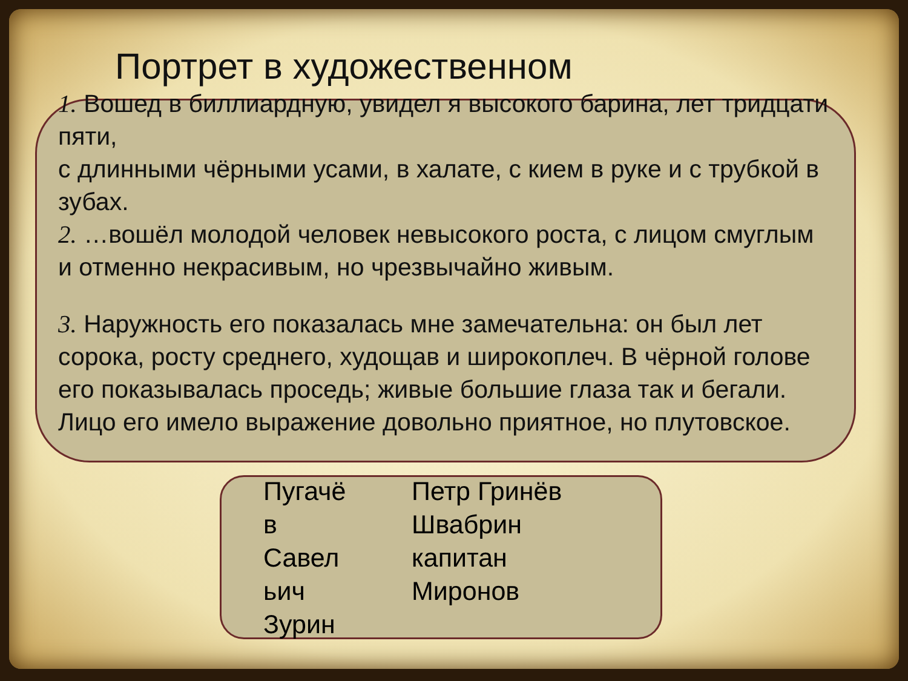Портрет в художественном
1. Вошед в биллиардную, увидел я высокого барина, лет тридцати пяти,
с длинными чёрными усами, в халате, с кием в руке и с трубкой в зубах.
2. …вошёл молодой человек невысокого роста, с лицом смуглым и отменно некрасивым, но чрезвычайно живым.
3. Наружность его показалась мне замечательна: он был лет сорока, росту среднего, худощав и широкоплеч. В чёрной голове его показывалась проседь; живые большие глаза так и бегали. Лицо его имело выражение довольно приятное, но плутовское.
Пугачё
в
Савел
ьич
Зурин
Петр Гринёв
Швабрин
капитан
Миронов